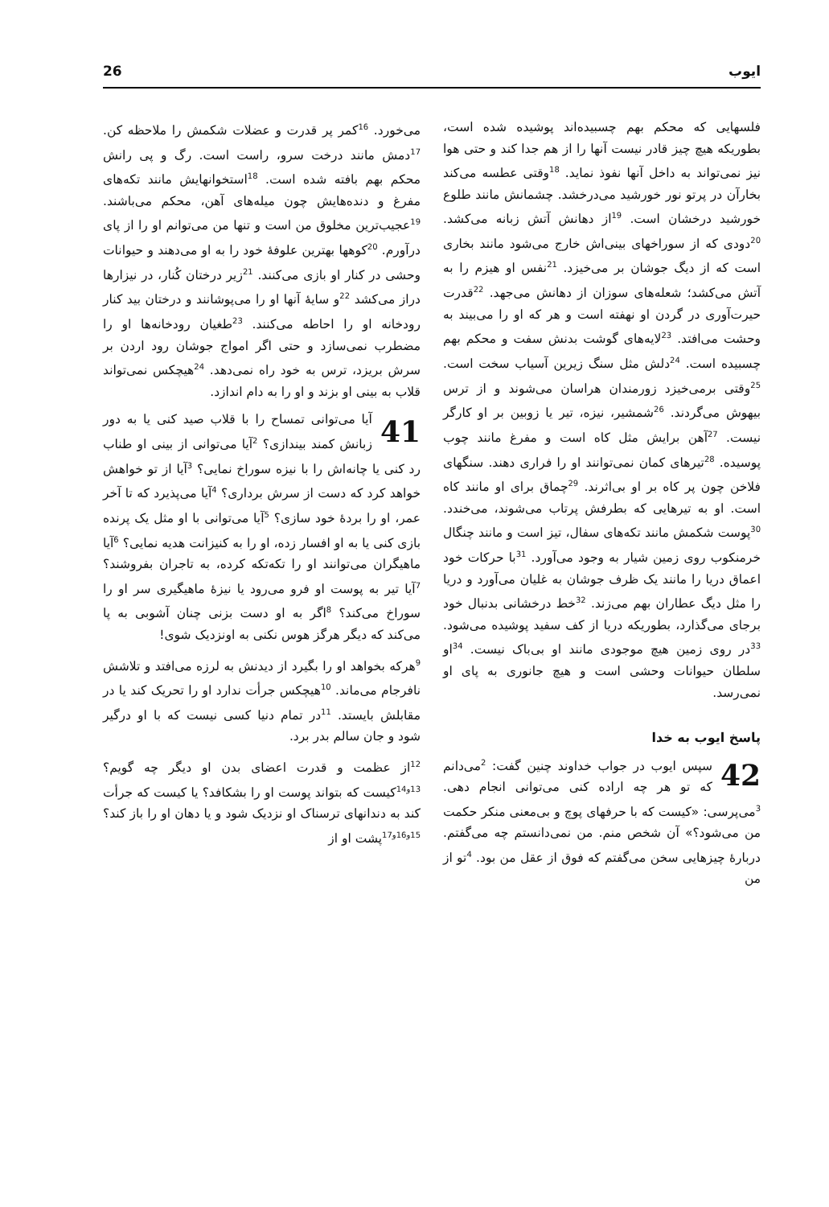26 ایوب
می‌خورد. <sup>16</sup>کمر پر قدرت و عضلات شکمش را ملاحظه کن. <sup>17</sup>دمش مانند درخت سرو، راست است. رگ و پی رانش محکم بهم بافته شده است. <sup>18</sup>استخوانهایش مانند تکه‌های مفرغ و دنده‌هایش چون میله‌های آهن، محکم می‌باشند. <sup>19</sup>عجیب‌ترین مخلوق من است و تنها من می‌توانم او را از پای درآورم. <sup>20</sup>کوهها بهترین علوفهٔ خود را به او می‌دهند و حیوانات وحشی در کنار او بازی می‌کنند. <sup>21</sup>زیر درختان کُنار، در نیزارها دراز می‌کشد <sup>22</sup>و سایهٔ آنها او را می‌پوشانند و درختان بید کنار رودخانه او را احاطه می‌کنند. <sup>23</sup>طغیان رودخانه‌ها او را مضطرب نمی‌سازد و حتی اگر امواج جوشان رود اردن بر سرش بریزد، ترس به خود راه نمی‌دهد. <sup>24</sup>هیچکس نمی‌تواند قلاب به بینی او بزند و او را به دام اندازد.
41 آیا می‌توانی تمساح را با قلاب صید کنی یا به دور زبانش کمند بیندازی؟ <sup>2</sup>آیا می‌توانی از بینی او طناب رد کنی یا چانه‌اش را با نیزه سوراخ نمایی؟ <sup>3</sup>آیا از تو خواهش خواهد کرد که دست از سرش برداری؟ <sup>4</sup>آیا می‌پذیرد که تا آخر عمر، او را بردهٔ خود سازی؟ <sup>5</sup>آیا می‌توانی با او مثل یک پرنده بازی کنی یا به او افسار زده، او را به کنیزانت هدیه نمایی؟ <sup>6</sup>آیا ماهیگران می‌توانند او را تکه‌تکه کرده، به تاجران بفروشند؟ <sup>7</sup>آیا تیر به پوست او فرو می‌رود یا نیزهٔ ماهیگیری سر او را سوراخ می‌کند؟ <sup>8</sup>اگر به او دست بزنی چنان آشوبی به پا می‌کند که دیگر هرگز هوس نکنی به اونزدیک شوی!
<sup>9</sup> هرکه بخواهد او را بگیرد از دیدنش به لرزه می‌افتد و تلاشش نافرجام می‌ماند. <sup>10</sup>هیچکس جرأت ندارد او را تحریک کند یا در مقابلش بایستد. <sup>11</sup>در تمام دنیا کسی نیست که با او درگیر شود و جان سالم بدر برد.
<sup>12</sup> از عظمت و قدرت اعضای بدن او دیگر چه گویم؟ <sup>13و14</sup>کیست که بتواند پوست او را بشکافد؟ یا کیست که جرأت کند به دندانهای ترسناک او نزدیک شود و یا دهان او را باز کند؟ <sup>15و16و17</sup>پشت او از
فلسهایی که محکم بهم چسبیده‌اند پوشیده شده است، بطوریکه هیچ چیز قادر نیست آنها را از هم جدا کند و حتی هوا نیز نمی‌تواند به داخل آنها نفوذ نماید. <sup>18</sup>وقتی عطسه می‌کند بخارآن در پرتو نور خورشید می‌درخشد. چشمانش مانند طلوع خورشید درخشان است. <sup>19</sup>از دهانش آتش زبانه می‌کشد. <sup>20</sup>دودی که از سوراخهای بینی‌اش خارج می‌شود مانند بخاری است که از دیگ جوشان بر می‌خیزد. <sup>21</sup>نفس او هیزم را به آتش می‌کشد؛ شعله‌های سوزان از دهانش می‌جهد. <sup>22</sup>قدرت حیرت‌آوری در گردن او نهفته است و هر که او را می‌بیند به وحشت می‌افتد. <sup>23</sup>لایه‌های گوشت بدنش سفت و محکم بهم چسبیده است. <sup>24</sup>دلش مثل سنگ زیرین آسیاب سخت است. <sup>25</sup>وقتی برمی‌خیزد زورمندان هراسان می‌شوند و از ترس بیهوش می‌گردند. <sup>26</sup>شمشیر، نیزه، تیر یا زوبین بر او کارگر نیست. <sup>27</sup>آهن برایش مثل کاه است و مفرغ مانند چوب پوسیده. <sup>28</sup>تیرهای کمان نمی‌توانند او را فراری دهند. سنگهای فلاخن چون پر کاه بر او بی‌اثرند. <sup>29</sup>چماق برای او مانند کاه است. او به تیرهایی که بطرفش پرتاب می‌شوند، می‌خندد. <sup>30</sup>پوست شکمش مانند تکه‌های سفال، تیز است و مانند چنگال خرمنکوب روی زمین شیار به وجود می‌آورد. <sup>31</sup>با حرکات خود اعماق دریا را مانند یک ظرف جوشان به غلیان می‌آورد و دریا را مثل دیگ عطاران بهم می‌زند. <sup>32</sup>خط درخشانی بدنبال خود برجای می‌گذارد، بطوریکه دریا از کف سفید پوشیده می‌شود. <sup>33</sup>در روی زمین هیچ موجودی مانند او بی‌باک نیست. <sup>34</sup>او سلطان حیوانات وحشی است و هیچ جانوری به پای او نمی‌رسد.
پاسخ ایوب به خدا
42 سپس ایوب در جواب خداوند چنین گفت: <sup>2</sup>می‌دانم که تو هر چه اراده کنی می‌توانی انجام دهی. <sup>3</sup>می‌پرسی: «کیست که با حرفهای پوچ و بی‌معنی منکر حکمت من می‌شود؟» آن شخص منم. من نمی‌دانستم چه می‌گفتم. دربارهٔ چیزهایی سخن می‌گفتم که فوق از عقل من بود. <sup>4</sup>تو از من